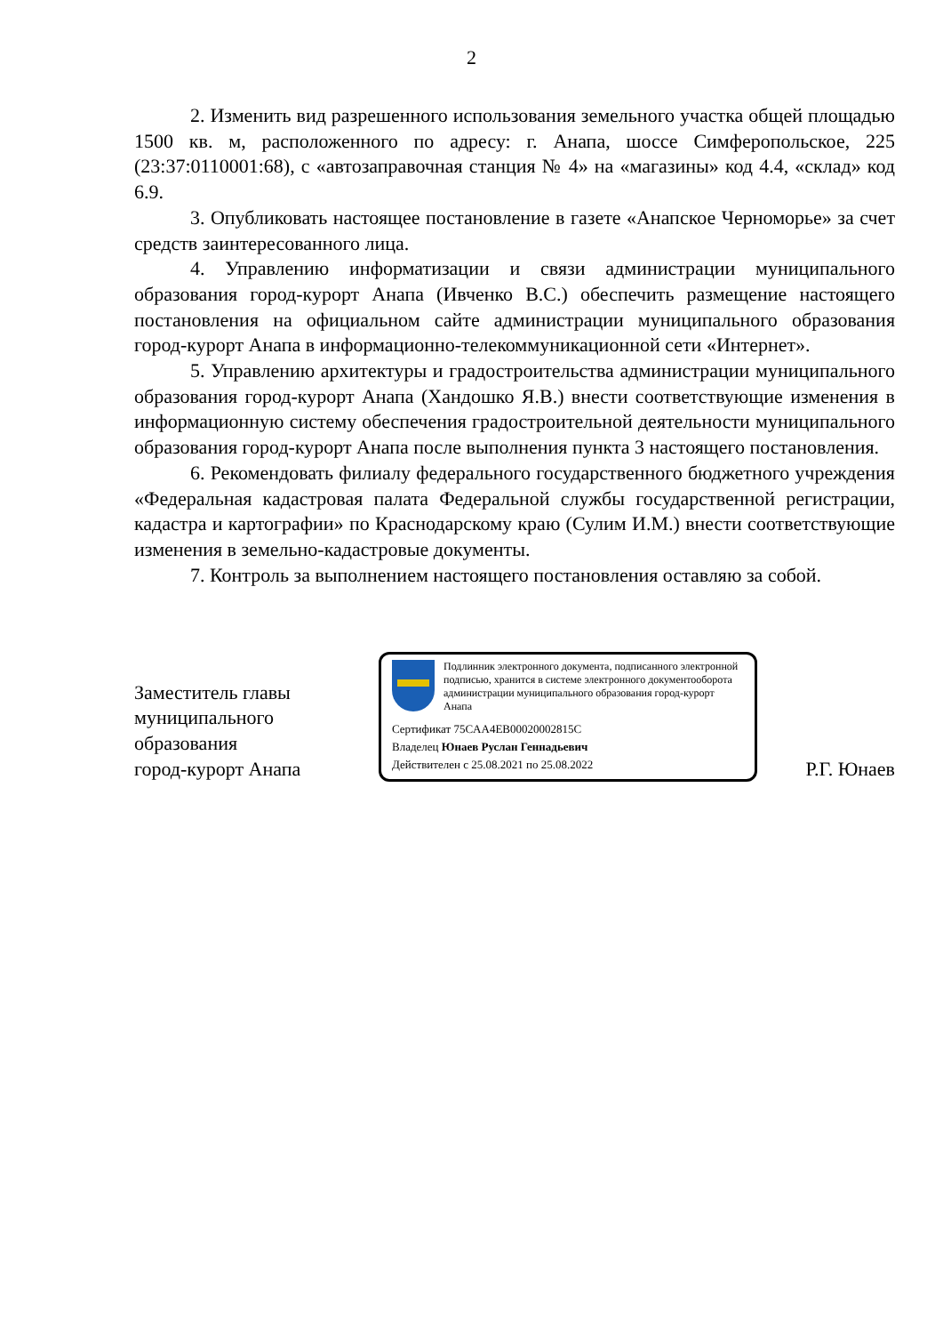2
2. Изменить вид разрешенного использования земельного участка общей площадью 1500 кв. м, расположенного по адресу: г. Анапа, шоссе Симферопольское, 225 (23:37:0110001:68), с «автозаправочная станция № 4» на «магазины» код 4.4, «склад» код 6.9.
3. Опубликовать настоящее постановление в газете «Анапское Черноморье» за счет средств заинтересованного лица.
4. Управлению информатизации и связи администрации муниципального образования город-курорт Анапа (Ивченко В.С.) обеспечить размещение настоящего постановления на официальном сайте администрации муниципального образования город-курорт Анапа в информационно-телекоммуникационной сети «Интернет».
5. Управлению архитектуры и градостроительства администрации муниципального образования город-курорт Анапа (Хандошко Я.В.) внести соответствующие изменения в информационную систему обеспечения градостроительной деятельности муниципального образования город-курорт Анапа после выполнения пункта 3 настоящего постановления.
6. Рекомендовать филиалу федерального государственного бюджетного учреждения «Федеральная кадастровая палата Федеральной службы государственной регистрации, кадастра и картографии» по Краснодарскому краю (Сулим И.М.) внести соответствующие изменения в земельно-кадастровые документы.
7. Контроль за выполнением настоящего постановления оставляю за собой.
Заместитель главы
муниципального
образования
город-курорт Анапа
Подлинник электронного документа, подписанного электронной подписью, хранится в системе электронного документооборота администрации муниципального образования город-курорт Анапа
Сертификат 75CAA4EB00020002815C
Владелец Юнаев Руслан Геннадьевич
Действителен с 25.08.2021 по 25.08.2022
Р.Г. Юнаев